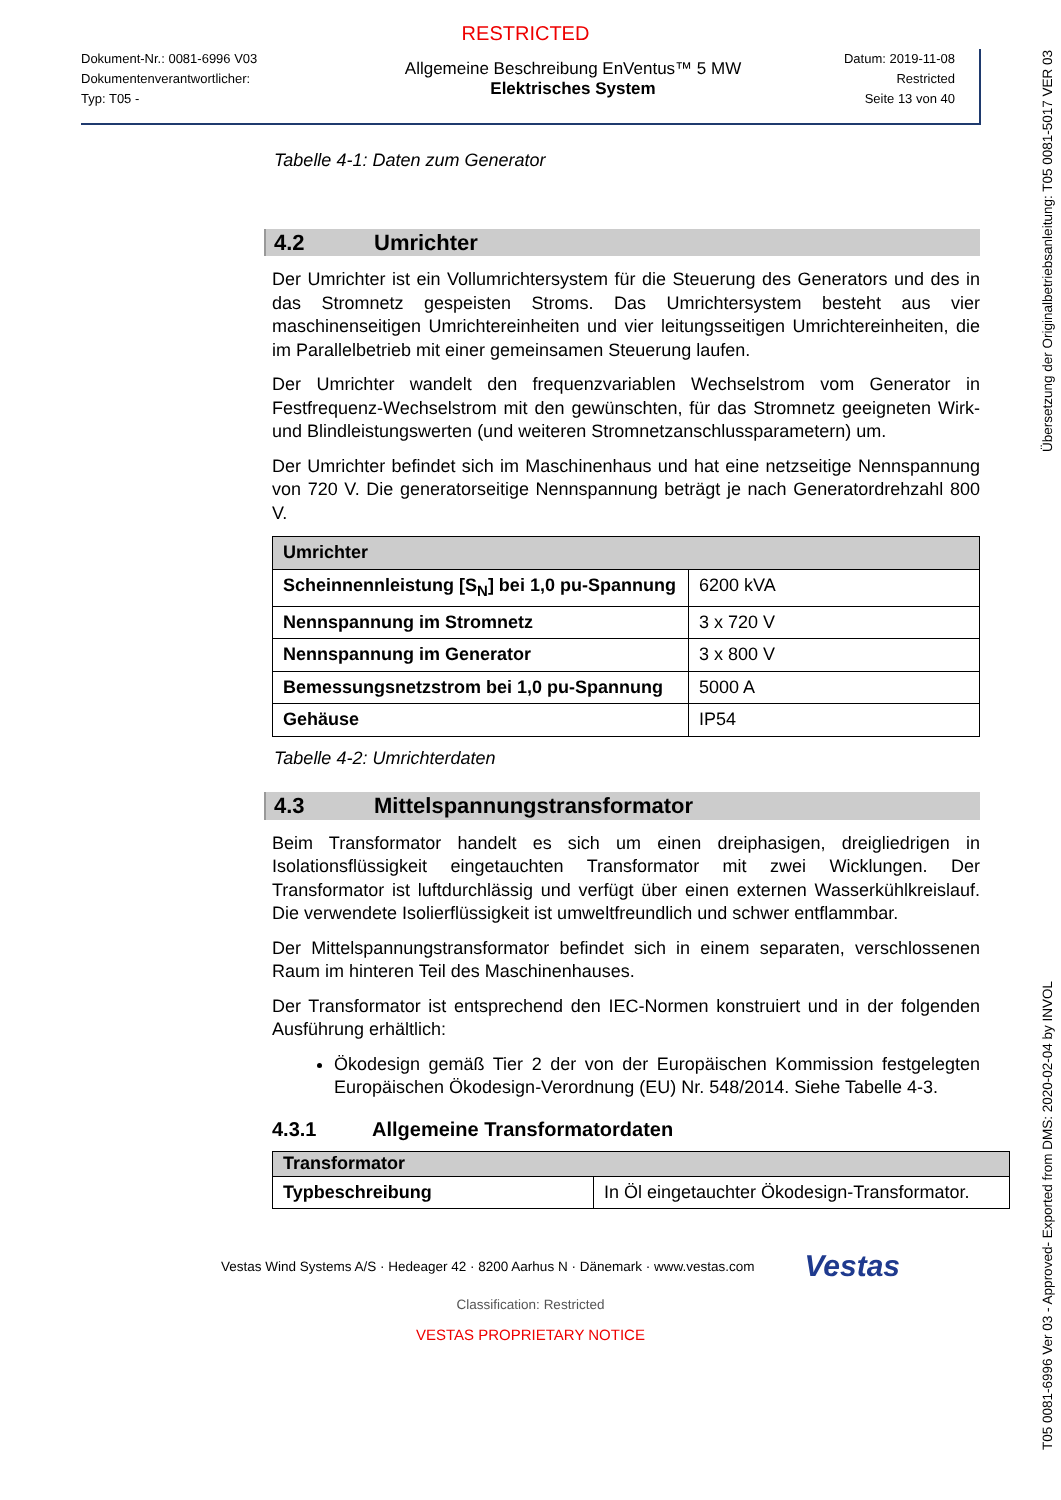RESTRICTED
Dokument-Nr.: 0081-6996 V03
Dokumentenverantwortlicher:
Typ: T05 -
Allgemeine Beschreibung EnVentus™ 5 MW
Elektrisches System
Datum: 2019-11-08
Restricted
Seite 13 von 40
Tabelle 4-1: Daten zum Generator
4.2 Umrichter
Der Umrichter ist ein Vollumrichtersystem für die Steuerung des Generators und des in das Stromnetz gespeisten Stroms. Das Umrichtersystem besteht aus vier maschinenseitigen Umrichtereinheiten und vier leitungsseitigen Umrichtereinheiten, die im Parallelbetrieb mit einer gemeinsamen Steuerung laufen.
Der Umrichter wandelt den frequenzvariablen Wechselstrom vom Generator in Festfrequenz-Wechselstrom mit den gewünschten, für das Stromnetz geeigneten Wirk- und Blindleistungswerten (und weiteren Stromnetzanschlussparametern) um.
Der Umrichter befindet sich im Maschinenhaus und hat eine netzseitige Nennspannung von 720 V. Die generatorseitige Nennspannung beträgt je nach Generatordrehzahl 800 V.
| Umrichter | |
| --- | --- |
| Scheinnennleistung [S<sub>N</sub>] bei 1,0 pu-Spannung | 6200 kVA |
| Nennspannung im Stromnetz | 3 x 720 V |
| Nennspannung im Generator | 3 x 800 V |
| Bemessungsnetzstrom bei 1,0 pu-Spannung | 5000 A |
| Gehäuse | IP54 |
Tabelle 4-2: Umrichterdaten
4.3 Mittelspannungstransformator
Beim Transformator handelt es sich um einen dreiphasigen, dreigliedrigen in Isolationsflüssigkeit eingetauchten Transformator mit zwei Wicklungen. Der Transformator ist luftdurchlässig und verfügt über einen externen Wasserkühlkreislauf. Die verwendete Isolierflüssigkeit ist umweltfreundlich und schwer entflammbar.
Der Mittelspannungstransformator befindet sich in einem separaten, verschlossenen Raum im hinteren Teil des Maschinenhauses.
Der Transformator ist entsprechend den IEC-Normen konstruiert und in der folgenden Ausführung erhältlich:
Ökodesign gemäß Tier 2 der von der Europäischen Kommission festgelegten Europäischen Ökodesign-Verordnung (EU) Nr. 548/2014. Siehe Tabelle 4-3.
4.3.1 Allgemeine Transformatordaten
| Transformator | |
| --- | --- |
| Typbeschreibung | In Öl eingetauchter Ökodesign-Transformator. |
Vestas Wind Systems A/S · Hedeager 42 · 8200 Aarhus N · Dänemark · www.vestas.com Vestas
Classification: Restricted
VESTAS PROPRIETARY NOTICE
T05 0081-6996 Ver 03 - Approved- Exported from DMS: 2020-02-04 by INVOL Übersetzung der Originalbetriebsanleitung: T05 0081-5017 VER 03